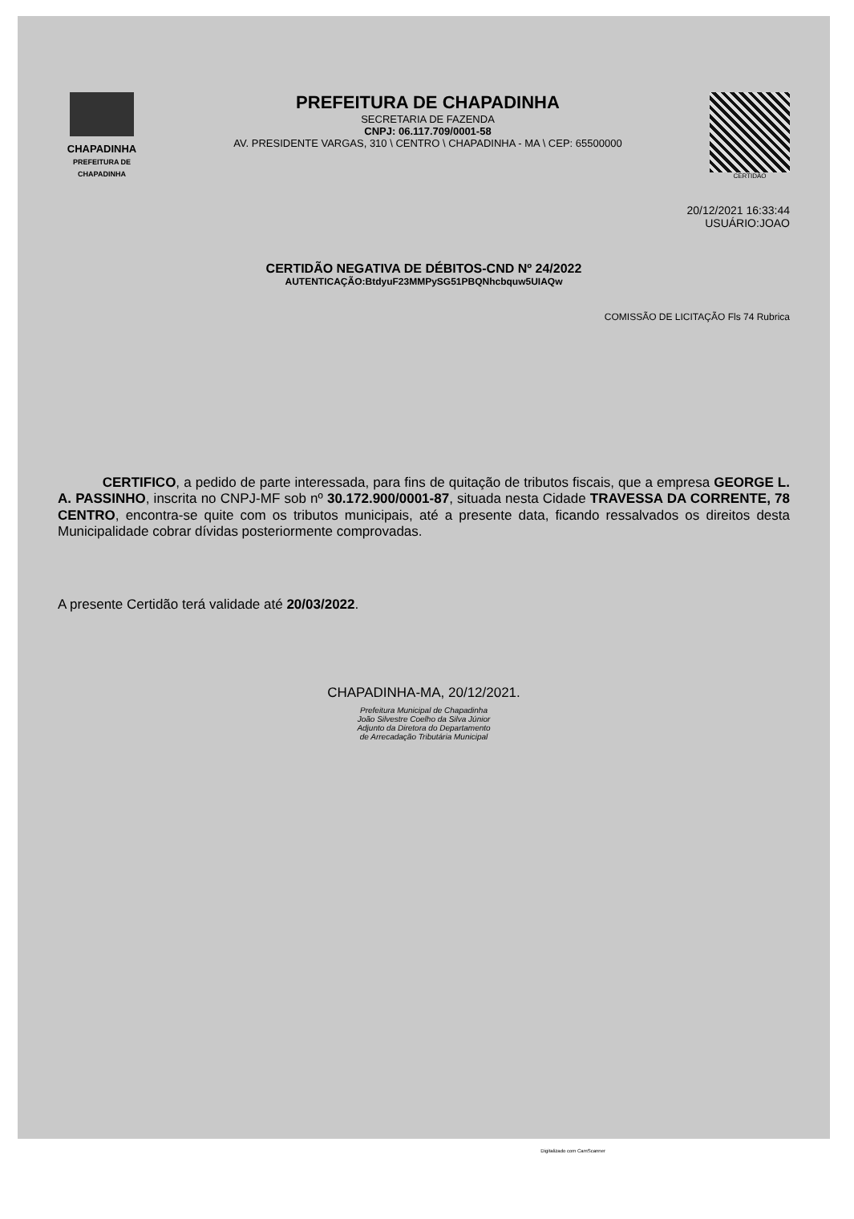CHAPADINHA
PREFEITURA DE
CHAPADINHA
PREFEITURA DE CHAPADINHA
SECRETARIA DE FAZENDA
CNPJ: 06.117.709/0001-58
AV. PRESIDENTE VARGAS, 310 \ CENTRO \ CHAPADINHA - MA \ CEP: 65500000
CERTIDÃO
20/12/2021 16:33:44
USUÁRIO:JOAO
CERTIDÃO NEGATIVA DE DÉBITOS-CND Nº 24/2022
AUTENTICAÇÃO:BtdyuF23MMPySG51PBQNhcbquw5UIAQw
COMISSÃO DE LICITAÇÃO Fls 74 Rubrica
CERTIFICO, a pedido de parte interessada, para fins de quitação de tributos fiscais, que a empresa GEORGE L. A. PASSINHO, inscrita no CNPJ-MF sob nº 30.172.900/0001-87, situada nesta Cidade TRAVESSA DA CORRENTE, 78 CENTRO, encontra-se quite com os tributos municipais, até a presente data, ficando ressalvados os direitos desta Municipalidade cobrar dívidas posteriormente comprovadas.
A presente Certidão terá validade até 20/03/2022.
CHAPADINHA-MA, 20/12/2021.
Prefeitura Municipal de Chapadinha
João Silvestre Coelho da Silva Júnior
Adjunto da Diretora do Departamento
de Arrecadação Tributária Municipal
Digitalizado com CamScanner